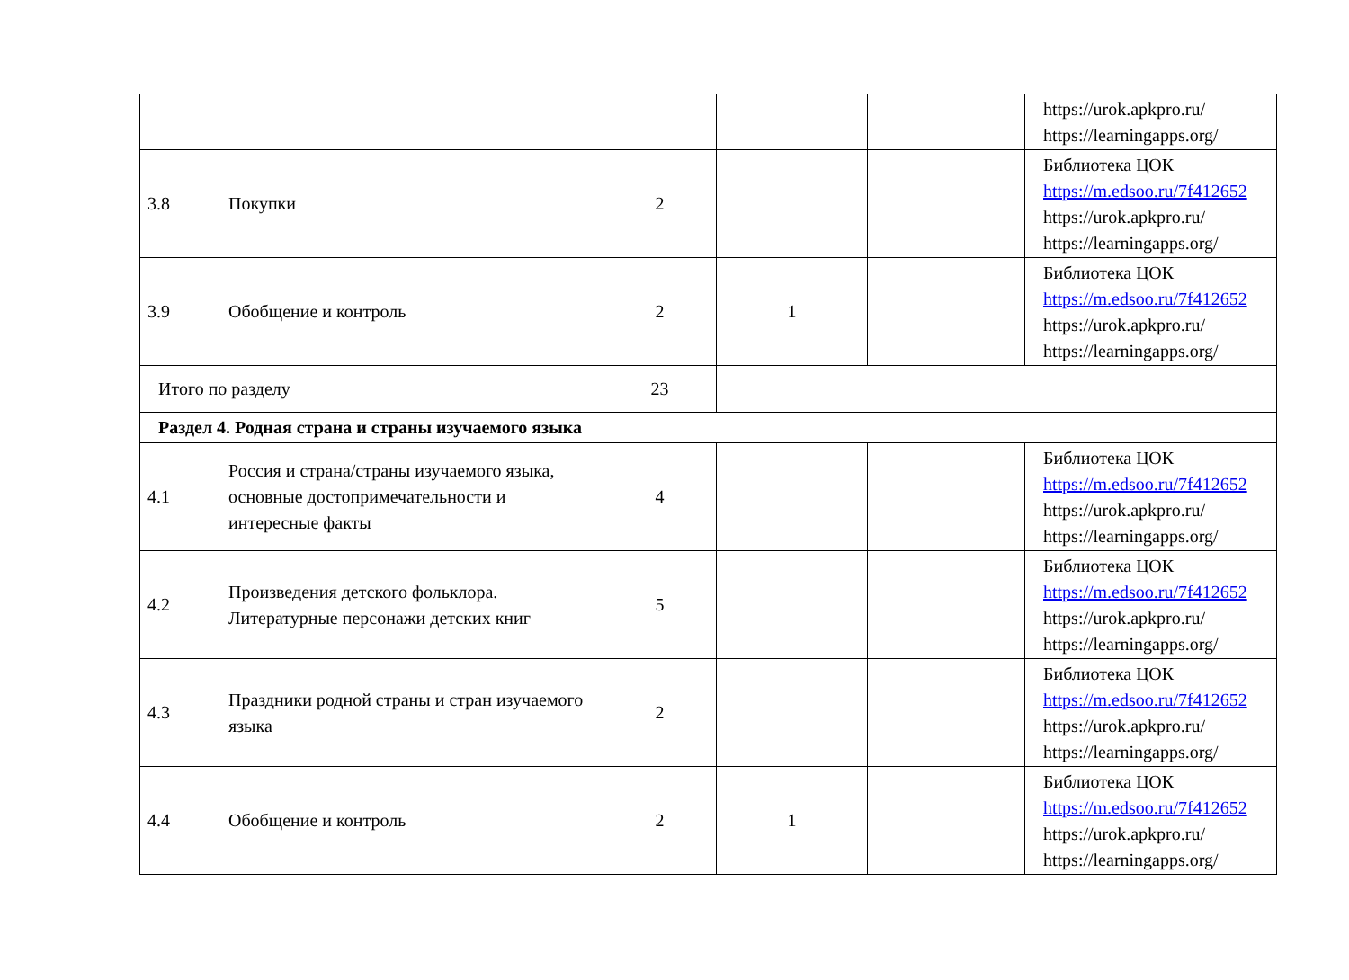| | | | | | https://urok.apkpro.ru/ https://learningapps.org/ |
| 3.8 | Покупки | 2 | | | Библиотека ЦОК https://m.edsoo.ru/7f412652 https://urok.apkpro.ru/ https://learningapps.org/ |
| 3.9 | Обобщение и контроль | 2 | 1 | | Библиотека ЦОК https://m.edsoo.ru/7f412652 https://urok.apkpro.ru/ https://learningapps.org/ |
| Итого по разделу | | 23 | | | |
| Раздел 4. Родная страна и страны изучаемого языка | | | | | |
| 4.1 | Россия и страна/страны изучаемого языка, основные достопримечательности и интересные факты | 4 | | | Библиотека ЦОК https://m.edsoo.ru/7f412652 https://urok.apkpro.ru/ https://learningapps.org/ |
| 4.2 | Произведения детского фольклора. Литературные персонажи детских книг | 5 | | | Библиотека ЦОК https://m.edsoo.ru/7f412652 https://urok.apkpro.ru/ https://learningapps.org/ |
| 4.3 | Праздники родной страны и стран изучаемого языка | 2 | | | Библиотека ЦОК https://m.edsoo.ru/7f412652 https://urok.apkpro.ru/ https://learningapps.org/ |
| 4.4 | Обобщение и контроль | 2 | 1 | | Библиотека ЦОК https://m.edsoo.ru/7f412652 https://urok.apkpro.ru/ https://learningapps.org/ |